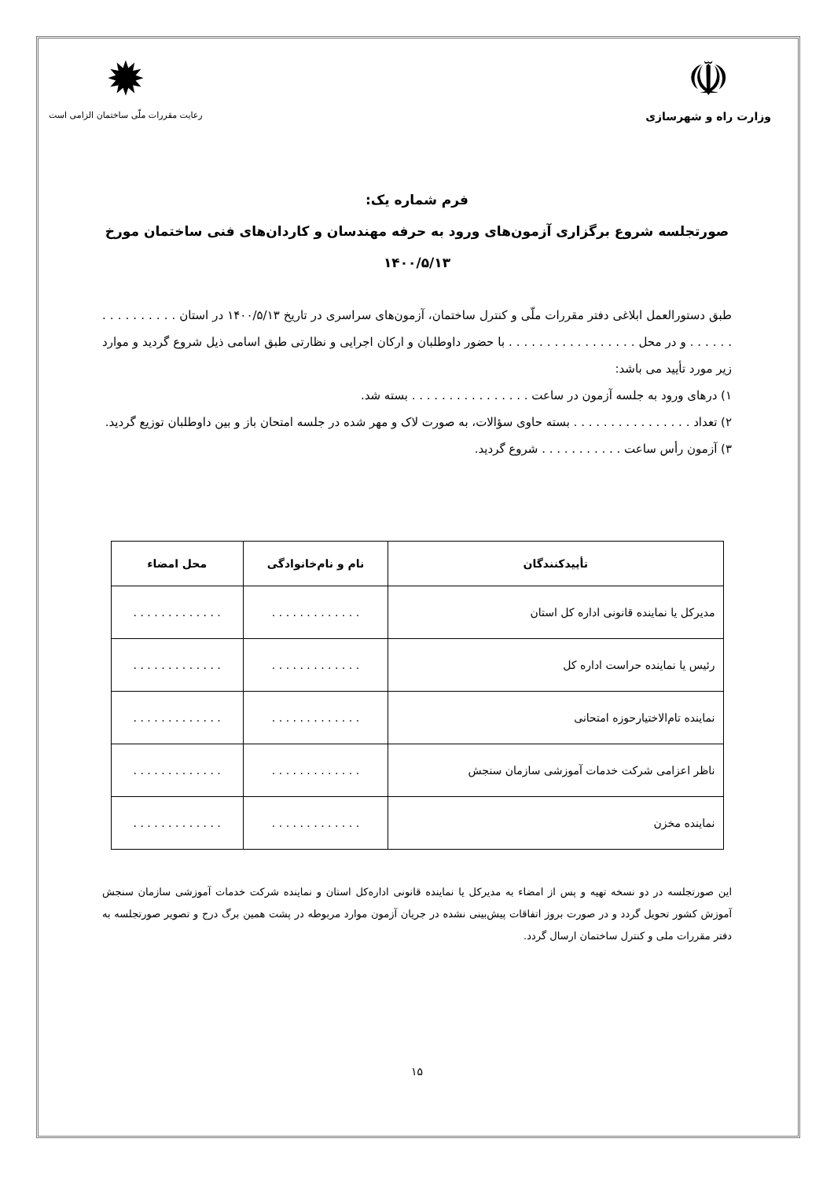☫
وزارت راه و شهرسازی
✹
رعایت مقررات ملّی ساختمان الزامی است
فرم شماره یک:
صورتجلسه شروع برگزاری آزمون‌های ورود به حرفه مهندسان و کاردان‌های فنی ساختمان مورخ
۱۴۰۰/۵/۱۳
طبق دستورالعمل ابلاغی دفتر مقررات ملّی و کنترل ساختمان، آزمون‌های سراسری در تاریخ ۱۴۰۰/۵/۱۳ در استان . . . . . . . . . . . . . . . . و در محل . . . . . . . . . . . . . . . . . با حضور داوطلبان و ارکان اجرایی و نظارتی طبق اسامی ذیل شروع گردید و موارد زیر مورد تأیید می باشد:
۱) درهای ورود به جلسه آزمون در ساعت . . . . . . . . . . . . . . . . بسته شد.
۲) تعداد . . . . . . . . . . . . . . . . بسته حاوی سؤالات، به صورت لاک و مهر شده در جلسه امتحان باز و بین داوطلبان توزیع گردید.
۳) آزمون رأس ساعت . . . . . . . . . . . شروع گردید.
| تأییدکنندگان | نام و نام‌خانوادگی | محل امضاء |
| --- | --- | --- |
| مدیرکل یا نماینده قانونی اداره کل استان | . . . . . . . . . . . . . | . . . . . . . . . . . . . |
| رئیس یا نماینده حراست اداره کل | . . . . . . . . . . . . . | . . . . . . . . . . . . . |
| نماینده تام‌الاختیارحوزه امتحانی | . . . . . . . . . . . . . | . . . . . . . . . . . . . |
| ناظر اعزامی شرکت خدمات آموزشی سازمان سنجش | . . . . . . . . . . . . . | . . . . . . . . . . . . . |
| نماینده مخزن | . . . . . . . . . . . . . | . . . . . . . . . . . . . |
این صورتجلسه در دو نسخه تهیه و پس از امضاء به مدیرکل یا نماینده قانونی اداره‌کل استان و نماینده شرکت خدمات آموزشی سازمان سنجش آموزش کشور تحویل گردد و در صورت بروز اتفاقات پیش‌بینی نشده در جریان آزمون موارد مربوطه در پشت همین برگ درج و تصویر صورتجلسه به دفتر مقررات ملی و کنترل ساختمان ارسال گردد.
۱۵